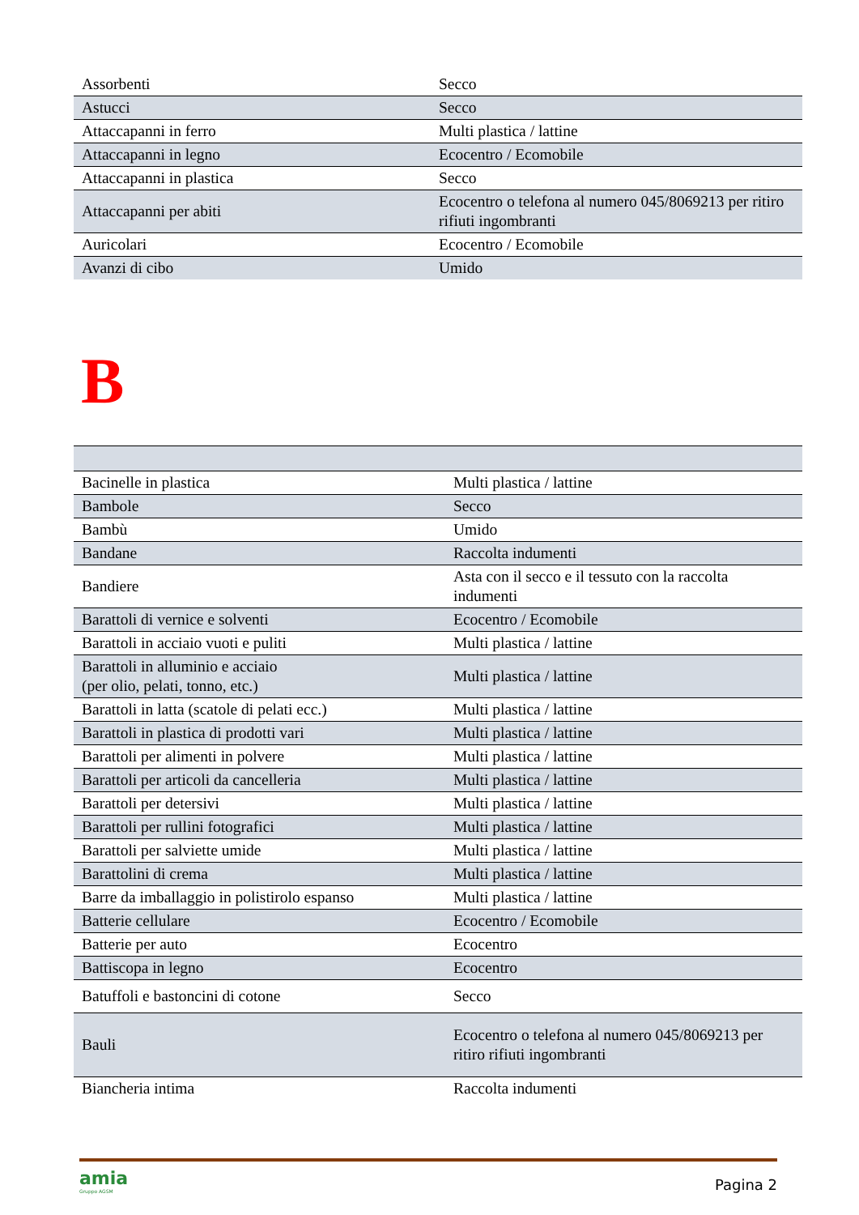| Assorbenti | Secco |
| Astucci | Secco |
| Attaccapanni in ferro | Multi plastica / lattine |
| Attaccapanni in legno | Ecocentro / Ecomobile |
| Attaccapanni in plastica | Secco |
| Attaccapanni per abiti | Ecocentro o telefona al numero 045/8069213 per ritiro rifiuti ingombranti |
| Auricolari | Ecocentro / Ecomobile |
| Avanzi di cibo | Umido |
B
| Bacinelle in plastica | Multi plastica / lattine |
| Bambole | Secco |
| Bambù | Umido |
| Bandane | Raccolta indumenti |
| Bandiere | Asta con il secco e il tessuto con la raccolta indumenti |
| Barattoli di vernice e solventi | Ecocentro / Ecomobile |
| Barattoli in acciaio vuoti e puliti | Multi plastica / lattine |
| Barattoli in alluminio e acciaio (per olio, pelati, tonno, etc.) | Multi plastica / lattine |
| Barattoli in latta (scatole di pelati ecc.) | Multi plastica / lattine |
| Barattoli in plastica di prodotti vari | Multi plastica / lattine |
| Barattoli per alimenti in polvere | Multi plastica / lattine |
| Barattoli per articoli da cancelleria | Multi plastica / lattine |
| Barattoli per detersivi | Multi plastica / lattine |
| Barattoli per rullini fotografici | Multi plastica / lattine |
| Barattoli per salviette umide | Multi plastica / lattine |
| Barattolini di crema | Multi plastica / lattine |
| Barre da imballaggio in polistirolo espanso | Multi plastica / lattine |
| Batterie cellulare | Ecocentro / Ecomobile |
| Batterie per auto | Ecocentro |
| Battiscopa in legno | Ecocentro |
| Batuffoli e bastoncini di cotone | Secco |
| Bauli | Ecocentro o telefona al numero 045/8069213 per ritiro rifiuti ingombranti |
| Biancheria intima | Raccolta indumenti |
amia
Gruppo AGSM
Pagina 2